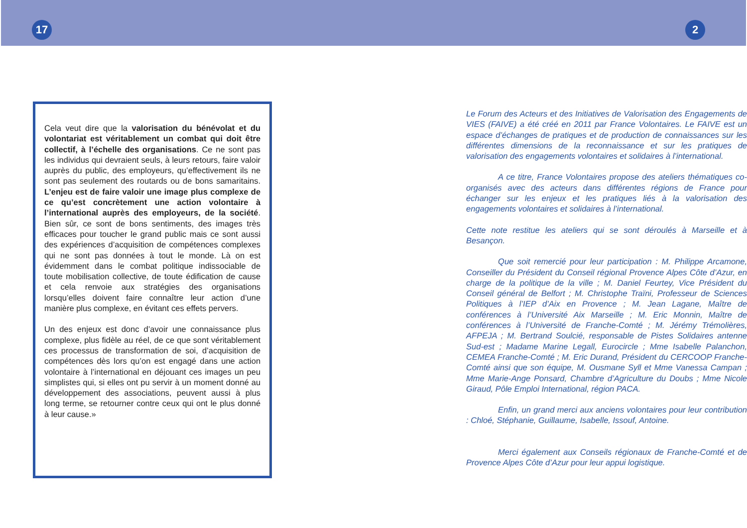17 2
Cela veut dire que la valorisation du bénévolat et du volontariat est véritablement un combat qui doit être collectif, à l’échelle des organisations. Ce ne sont pas les individus qui devraient seuls, à leurs retours, faire valoir auprès du public, des employeurs, qu’effectivement ils ne sont pas seulement des routards ou de bons samaritains. L’enjeu est de faire valoir une image plus complexe de ce qu’est concrètement une action volontaire à l’international auprès des employeurs, de la société. Bien sûr, ce sont de bons sentiments, des images très efficaces pour toucher le grand public mais ce sont aussi des expériences d’acquisition de compétences complexes qui ne sont pas données à tout le monde. Là on est évidemment dans le combat politique indissociable de toute mobilisation collective, de toute édification de cause et cela renvoie aux stratégies des organisations lorsqu’elles doivent faire connaître leur action d’une manière plus complexe, en évitant ces effets pervers.
Un des enjeux est donc d’avoir une connaissance plus complexe, plus fidèle au réel, de ce que sont véritablement ces processus de transformation de soi, d’acquisition de compétences dès lors qu’on est engagé dans une action volontaire à l’international en déjouant ces images un peu simplistes qui, si elles ont pu servir à un moment donné au développement des associations, peuvent aussi à plus long terme, se retourner contre ceux qui ont le plus donné à leur cause.»
Le Forum des Acteurs et des Initiatives de Valorisation des Engagements de VIES (FAIVE) a été créé en 2011 par France Volontaires. Le FAIVE est un espace d’échanges de pratiques et de production de connaissances sur les différentes dimensions de la reconnaissance et sur les pratiques de valorisation des engagements volontaires et solidaires à l’international.
A ce titre, France Volontaires propose des ateliers thématiques co-organisés avec des acteurs dans différentes régions de France pour échanger sur les enjeux et les pratiques liés à la valorisation des engagements volontaires et solidaires à l’international.
Cette note restitue les ateliers qui se sont déroulés à Marseille et à Besançon.
Que soit remercié pour leur participation : M. Philippe Arcamone, Conseiller du Président du Conseil régional Provence Alpes Côte d’Azur, en charge de la politique de la ville ; M. Daniel Feurtey, Vice Président du Conseil général de Belfort ; M. Christophe Traïni, Professeur de Sciences Politiques à l’IEP d’Aix en Provence ; M. Jean Lagane, Maître de conférences à l’Université Aix Marseille ; M. Eric Monnin, Maître de conférences à l’Université de Franche-Comté ; M. Jérémy Trémolières, AFPEJA ; M. Bertrand Soulcié, responsable de Pistes Solidaires antenne Sud-est ; Madame Marine Legall, Eurocircle ; Mme Isabelle Palanchon, CEMEA Franche-Comté ; M. Eric Durand, Président du CERCOOP Franche-Comté ainsi que son équipe, M. Ousmane Syll et Mme Vanessa Campan ; Mme Marie-Ange Ponsard, Chambre d’Agriculture du Doubs ; Mme Nicole Giraud, Pôle Emploi International, région PACA.
Enfin, un grand merci aux anciens volontaires pour leur contribution : Chloé, Stéphanie, Guillaume, Isabelle, Issouf, Antoine.
Merci également aux Conseils régionaux de Franche-Comté et de Provence Alpes Côte d’Azur pour leur appui logistique.